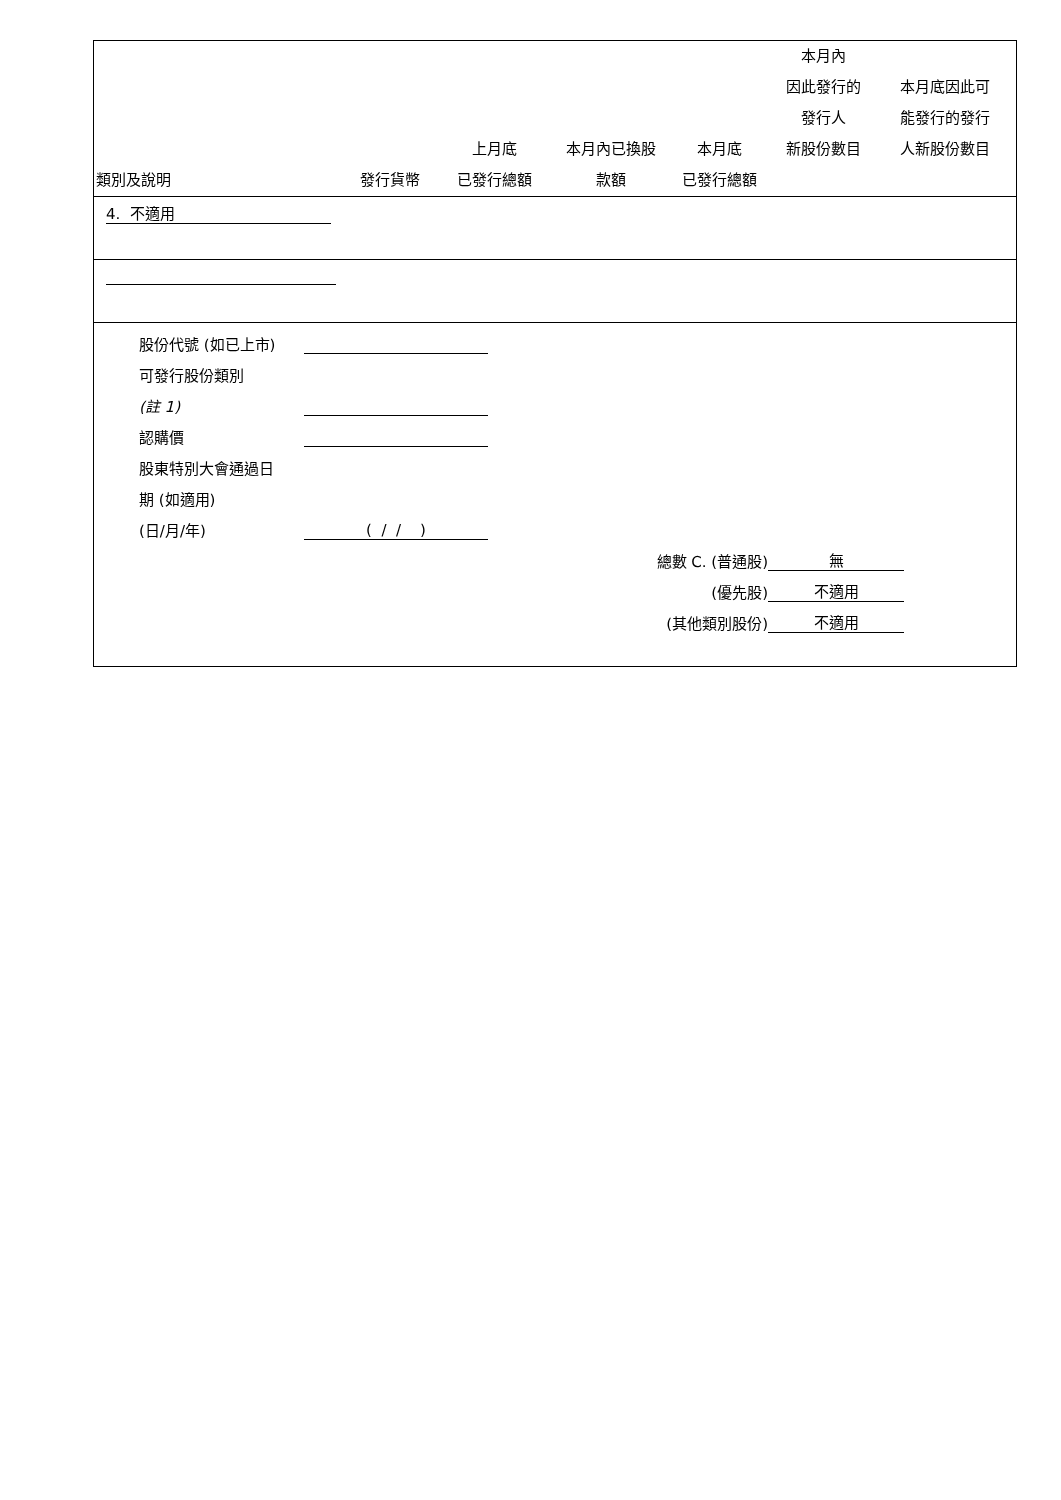| 類別及說明 | 發行貨幣 | 上月底 已發行總額 | 本月內已換股 款額 | 本月底 已發行總額 | 本月內 因此發行的 發行人 新股份數目 | 本月底因此可 能發行的發行 人新股份數目 |
| --- | --- | --- | --- | --- | --- | --- |
| 4. 不適用 | | | | | | |
股份代號 (如已上市)
可發行股份類別
(註 1)
認購價
股東特別大會通過日
期 (如適用)
(日/月/年) ( / / )
總數 C. (普通股) 無
(優先股) 不適用
(其他類別股份) 不適用